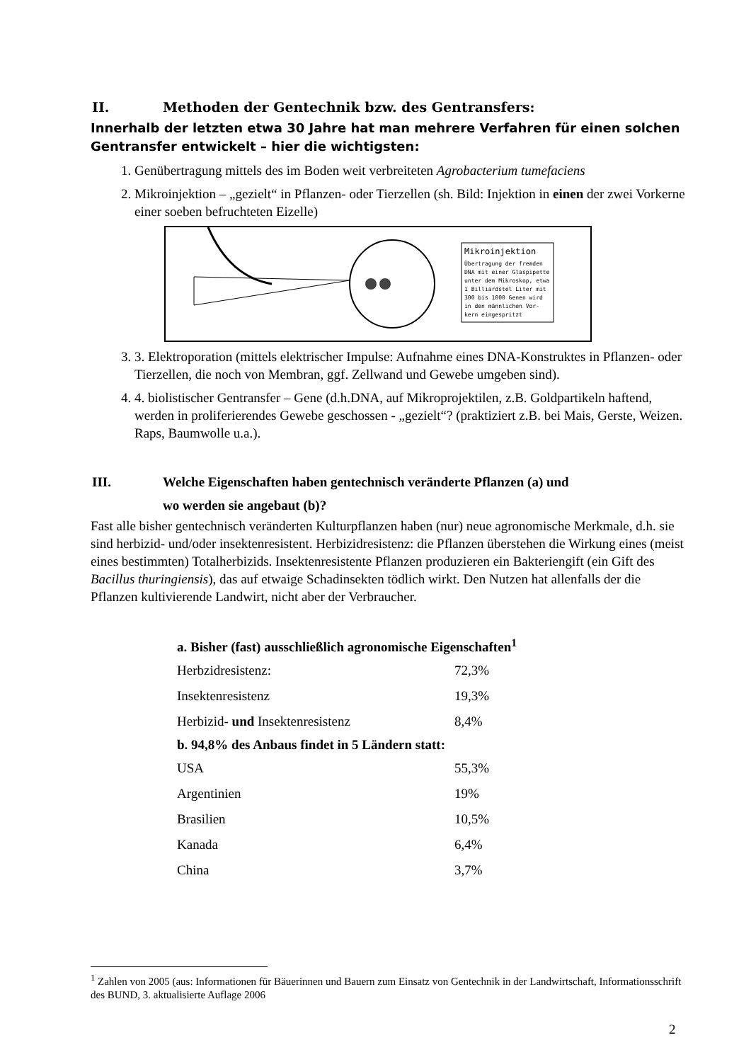II. Methoden der Gentechnik bzw. des Gentransfers:
Innerhalb der letzten etwa 30 Jahre hat man mehrere Verfahren für einen solchen Gentransfer entwickelt – hier die wichtigsten:
1. Genübertragung mittels des im Boden weit verbreiteten Agrobacterium tumefaciens
2. Mikroinjektion – „gezielt“ in Pflanzen- oder Tierzellen (sh. Bild: Injektion in einen der zwei Vorkerne einer soeben befruchteten Eizelle)
Mikroinjektion
Übertragung der fremden DNA mit einer Glaspipette unter dem Mikroskop, etwa 1 Billiardstel Liter mit 300 bis 1000 Genen wird in den männlichen Vor- kern eingespritzt
3. 3. Elektroporation (mittels elektrischer Impulse: Aufnahme eines DNA-Konstruktes in Pflanzen- oder Tierzellen, die noch von Membran, ggf. Zellwand und Gewebe umgeben sind).
4. 4. biolistischer Gentransfer – Gene (d.h.DNA, auf Mikroprojektilen, z.B. Goldpartikeln haftend, werden in proliferierendes Gewebe geschossen - „gezielt“? (praktiziert z.B. bei Mais, Gerste, Weizen. Raps, Baumwolle u.a.).
III. Welche Eigenschaften haben gentechnisch veränderte Pflanzen (a) und
wo werden sie angebaut (b)?
Fast alle bisher gentechnisch veränderten Kulturpflanzen haben (nur) neue agronomische Merkmale, d.h. sie sind herbizid- und/oder insektenresistent. Herbizidresistenz: die Pflanzen überstehen die Wirkung eines (meist eines bestimmten) Totalherbizids. Insektenresistente Pflanzen produzieren ein Bakteriengift (ein Gift des Bacillus thuringiensis), das auf etwaige Schadinsekten tödlich wirkt. Den Nutzen hat allenfalls der die Pflanzen kultivierende Landwirt, nicht aber der Verbraucher.
| a. Bisher (fast) ausschließlich agronomische Eigenschaften<sup>1</sup> | |
| --- | --- |
| Herbzidresistenz: | 72,3% |
| Insektenresistenz | 19,3% |
| Herbizid- und Insektenresistenz | 8,4% |
| b. 94,8% des Anbaus findet in 5 Ländern statt: | |
| USA | 55,3% |
| Argentinien | 19% |
| Brasilien | 10,5% |
| Kanada | 6,4% |
| China | 3,7% |
<sup>1</sup> Zahlen von 2005 (aus: Informationen für Bäuerinnen und Bauern zum Einsatz von Gentechnik in der Landwirtschaft, Informationsschrift des BUND, 3. aktualisierte Auflage 2006
2